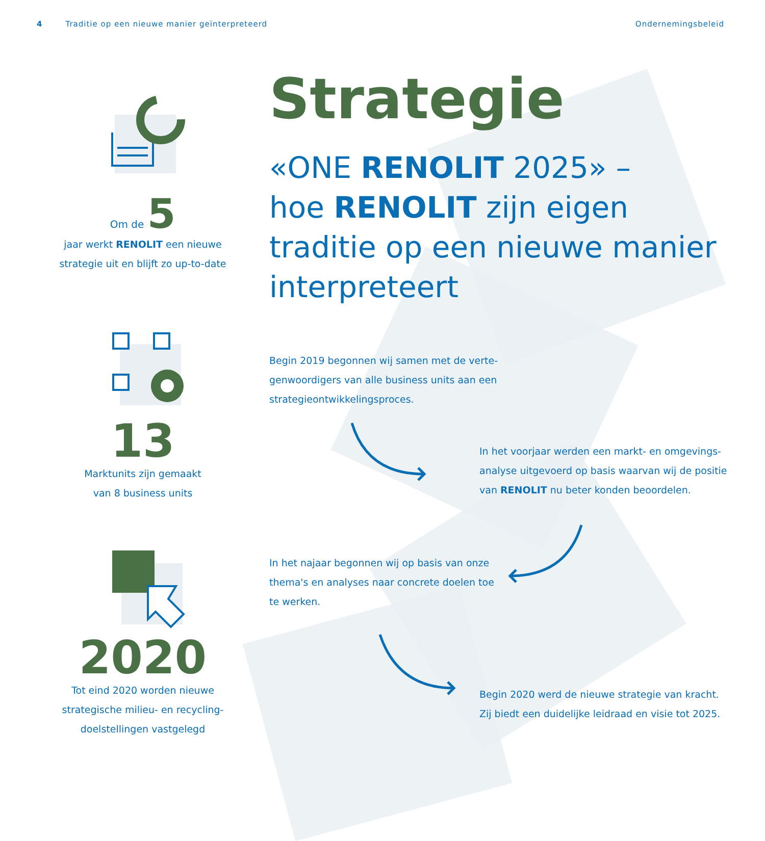4 Traditie op een nieuwe manier geïnterpreteerd Ondernemingsbeleid
Strategie
«ONE RENOLIT 2025» –
hoe RENOLIT zijn eigen traditie op een nieuwe manier interpreteert
Om de 5
jaar werkt RENOLIT een nieuwe strategie uit en blijft zo up-to-date
13
Marktunits zijn gemaakt
van 8 business units
2020
Tot eind 2020 worden nieuwe strategische milieu- en recycling-doelstellingen vastgelegd
Begin 2019 begonnen wij samen met de verte-genwoordigers van alle business units aan een strategieontwikkelingsproces.
In het voorjaar werden een markt- en omgevings-analyse uitgevoerd op basis waarvan wij de positie van RENOLIT nu beter konden beoordelen.
In het najaar begonnen wij op basis van onze thema's en analyses naar concrete doelen toe te werken.
Begin 2020 werd de nieuwe strategie van kracht. Zij biedt een duidelijke leidraad en visie tot 2025.